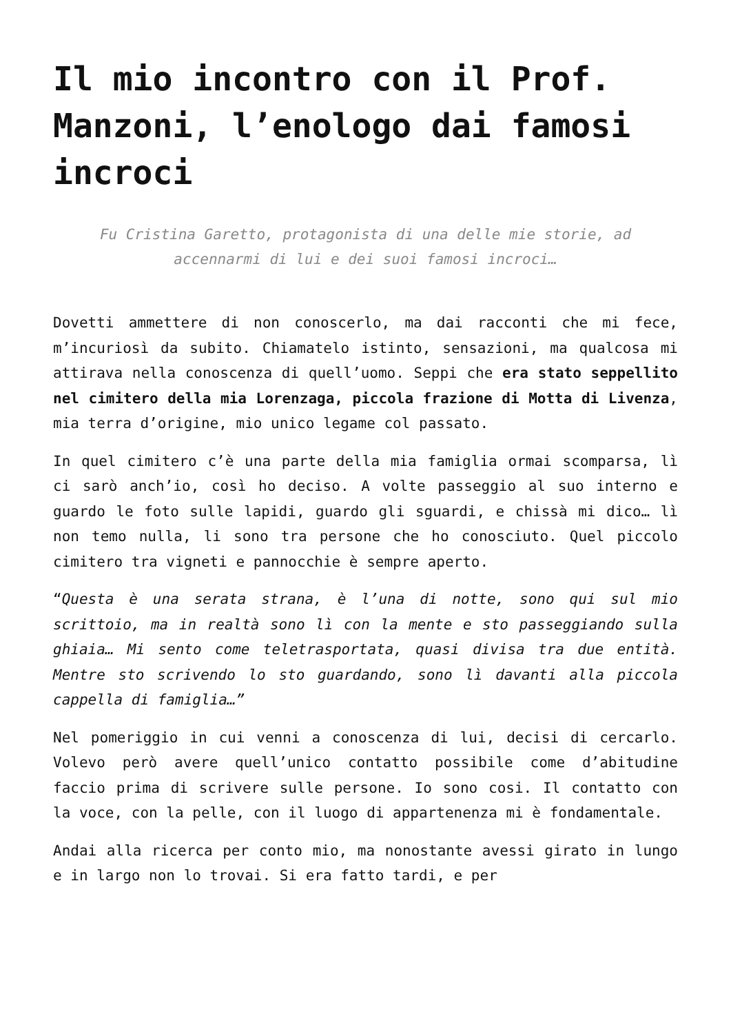Il mio incontro con il Prof. Manzoni, l’enologo dai famosi incroci
Fu Cristina Garetto, protagonista di una delle mie storie, ad accennarmi di lui e dei suoi famosi incroci…
Dovetti ammettere di non conoscerlo, ma dai racconti che mi fece, m’incuriosì da subito. Chiamatelo istinto, sensazioni, ma qualcosa mi attirava nella conoscenza di quell’uomo. Seppi che era stato seppellito nel cimitero della mia Lorenzaga, piccola frazione di Motta di Livenza, mia terra d’origine, mio unico legame col passato.
In quel cimitero c’è una parte della mia famiglia ormai scomparsa, lì ci sarò anch’io, così ho deciso. A volte passeggio al suo interno e guardo le foto sulle lapidi, guardo gli sguardi, e chissà mi dico… lì non temo nulla, li sono tra persone che ho conosciuto. Quel piccolo cimitero tra vigneti e pannocchie è sempre aperto.
“Questa è una serata strana, è l’una di notte, sono qui sul mio scrittoio, ma in realtà sono lì con la mente e sto passeggiando sulla ghiaia… Mi sento come teletrasportata, quasi divisa tra due entità. Mentre sto scrivendo lo sto guardando, sono lì davanti alla piccola cappella di famiglia…”
Nel pomeriggio in cui venni a conoscenza di lui, decisi di cercarlo. Volevo però avere quell’unico contatto possibile come d’abitudine faccio prima di scrivere sulle persone. Io sono cosi. Il contatto con la voce, con la pelle, con il luogo di appartenenza mi è fondamentale.
Andai alla ricerca per conto mio, ma nonostante avessi girato in lungo e in largo non lo trovai. Si era fatto tardi, e per